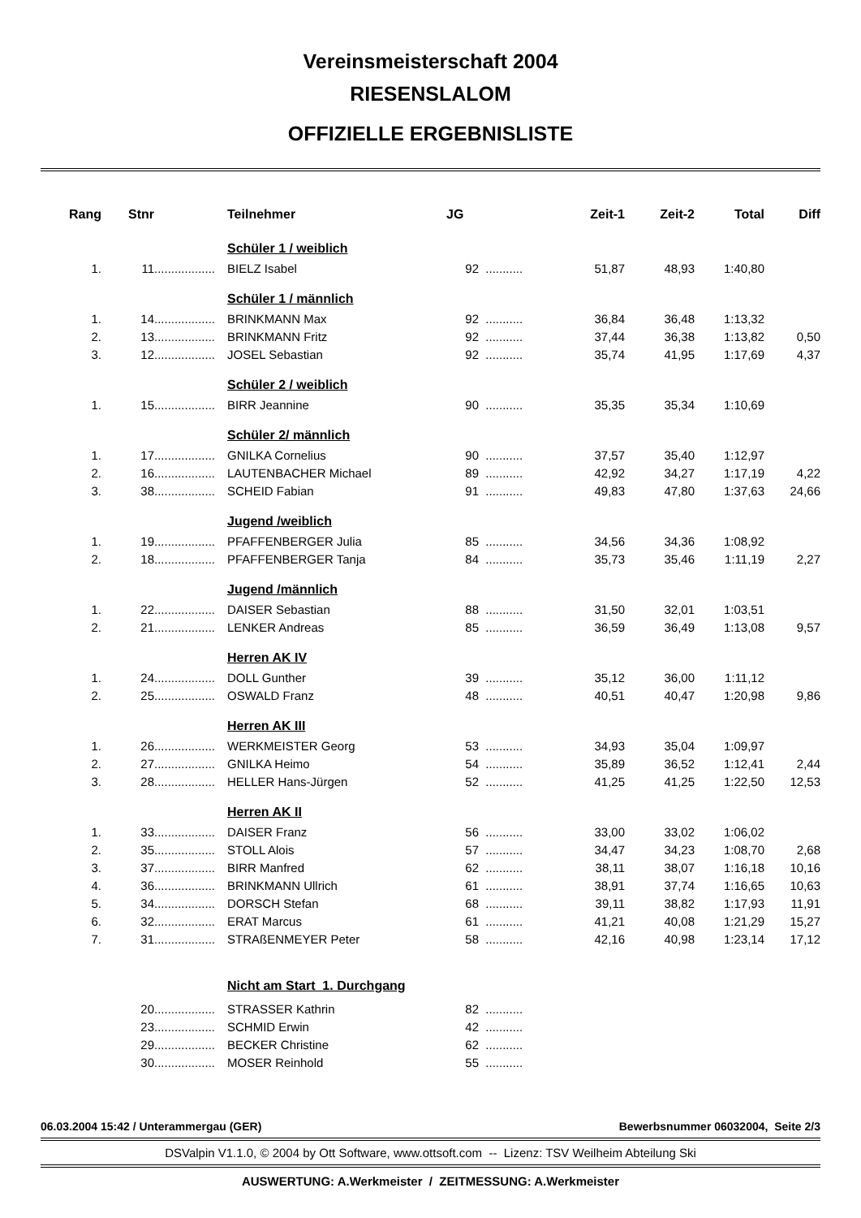Vereinsmeisterschaft 2004
RIESENSLALOM
OFFIZIELLE ERGEBNISLISTE
| Rang | Stnr | | Teilnehmer | JG | | Zeit-1 | Zeit-2 | Total | Diff |
| --- | --- | --- | --- | --- | --- | --- | --- | --- | --- |
| | | | Schüler 1 / weiblich | | | | | | |
| 1. | 11 | .................. | BIELZ Isabel | 92 | ........... | 51,87 | 48,93 | 1:40,80 | |
| | | | Schüler 1 / männlich | | | | | | |
| 1. | 14 | .................. | BRINKMANN Max | 92 | ........... | 36,84 | 36,48 | 1:13,32 | |
| 2. | 13 | .................. | BRINKMANN Fritz | 92 | ........... | 37,44 | 36,38 | 1:13,82 | 0,50 |
| 3. | 12 | .................. | JOSEL Sebastian | 92 | ........... | 35,74 | 41,95 | 1:17,69 | 4,37 |
| | | | Schüler 2 / weiblich | | | | | | |
| 1. | 15 | .................. | BIRR Jeannine | 90 | ........... | 35,35 | 35,34 | 1:10,69 | |
| | | | Schüler 2/ männlich | | | | | | |
| 1. | 17 | .................. | GNILKA Cornelius | 90 | ........... | 37,57 | 35,40 | 1:12,97 | |
| 2. | 16 | .................. | LAUTENBACHER Michael | 89 | ........... | 42,92 | 34,27 | 1:17,19 | 4,22 |
| 3. | 38 | .................. | SCHEID Fabian | 91 | ........... | 49,83 | 47,80 | 1:37,63 | 24,66 |
| | | | Jugend /weiblich | | | | | | |
| 1. | 19 | .................. | PFAFFENBERGER Julia | 85 | ........... | 34,56 | 34,36 | 1:08,92 | |
| 2. | 18 | .................. | PFAFFENBERGER Tanja | 84 | ........... | 35,73 | 35,46 | 1:11,19 | 2,27 |
| | | | Jugend /männlich | | | | | | |
| 1. | 22 | .................. | DAISER Sebastian | 88 | ........... | 31,50 | 32,01 | 1:03,51 | |
| 2. | 21 | .................. | LENKER Andreas | 85 | ........... | 36,59 | 36,49 | 1:13,08 | 9,57 |
| | | | Herren AK IV | | | | | | |
| 1. | 24 | .................. | DOLL Gunther | 39 | ........... | 35,12 | 36,00 | 1:11,12 | |
| 2. | 25 | .................. | OSWALD Franz | 48 | ........... | 40,51 | 40,47 | 1:20,98 | 9,86 |
| | | | Herren AK III | | | | | | |
| 1. | 26 | .................. | WERKMEISTER Georg | 53 | ........... | 34,93 | 35,04 | 1:09,97 | |
| 2. | 27 | .................. | GNILKA Heimo | 54 | ........... | 35,89 | 36,52 | 1:12,41 | 2,44 |
| 3. | 28 | .................. | HELLER Hans-Jürgen | 52 | ........... | 41,25 | 41,25 | 1:22,50 | 12,53 |
| | | | Herren AK II | | | | | | |
| 1. | 33 | .................. | DAISER Franz | 56 | ........... | 33,00 | 33,02 | 1:06,02 | |
| 2. | 35 | .................. | STOLL Alois | 57 | ........... | 34,47 | 34,23 | 1:08,70 | 2,68 |
| 3. | 37 | .................. | BIRR Manfred | 62 | ........... | 38,11 | 38,07 | 1:16,18 | 10,16 |
| 4. | 36 | .................. | BRINKMANN Ullrich | 61 | ........... | 38,91 | 37,74 | 1:16,65 | 10,63 |
| 5. | 34 | .................. | DORSCH Stefan | 68 | ........... | 39,11 | 38,82 | 1:17,93 | 11,91 |
| 6. | 32 | .................. | ERAT Marcus | 61 | ........... | 41,21 | 40,08 | 1:21,29 | 15,27 |
| 7. | 31 | .................. | STRAßENMEYER Peter | 58 | ........... | 42,16 | 40,98 | 1:23,14 | 17,12 |
| | | | Nicht am Start 1. Durchgang | | | | | | |
| | 20 | .................. | STRASSER Kathrin | 82 | ........... | | | | |
| | 23 | .................. | SCHMID Erwin | 42 | ........... | | | | |
| | 29 | .................. | BECKER Christine | 62 | ........... | | | | |
| | 30 | .................. | MOSER Reinhold | 55 | ........... | | | | |
06.03.2004 15:42 / Unterammergau (GER) Bewerbsnummer 06032004, Seite 2/3
DSValpin V1.1.0, © 2004 by Ott Software, www.ottsoft.com -- Lizenz: TSV Weilheim Abteilung Ski
AUSWERTUNG: A.Werkmeister / ZEITMESSUNG: A.Werkmeister